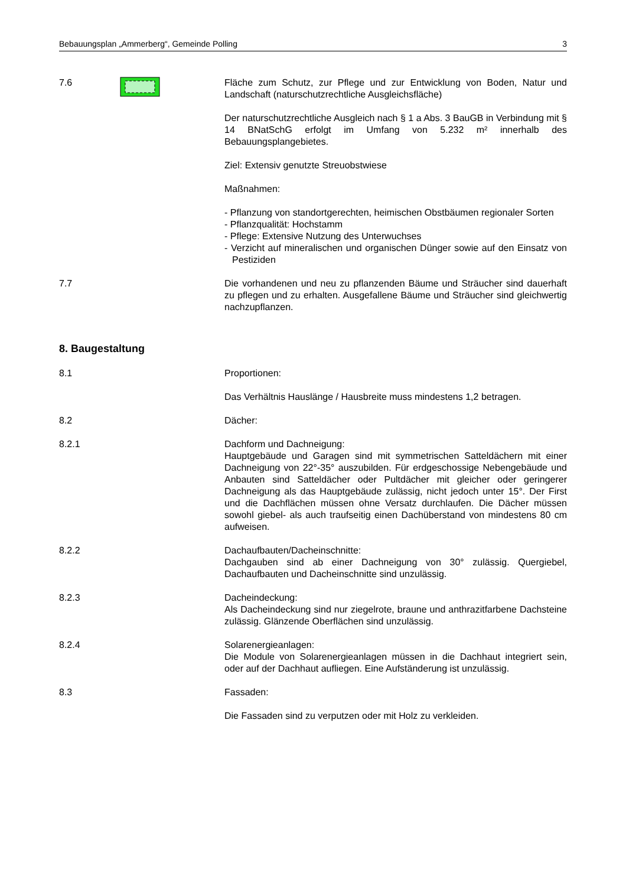Bebauungsplan „Ammerberg“, Gemeinde Polling 3
7.6 Fläche zum Schutz, zur Pflege und zur Entwicklung von Boden, Natur und Landschaft (naturschutzrechtliche Ausgleichsfläche)
Der naturschutzrechtliche Ausgleich nach § 1 a Abs. 3 BauGB in Verbindung mit § 14 BNatSchG erfolgt im Umfang von 5.232 m² innerhalb des Bebauungsplangebietes.
Ziel: Extensiv genutzte Streuobstwiese
Maßnahmen:
- Pflanzung von standortgerechten, heimischen Obstbäumen regionaler Sorten
- Pflanzqualität: Hochstamm
- Pflege: Extensive Nutzung des Unterwuchses
- Verzicht auf mineralischen und organischen Dünger sowie auf den Einsatz von Pestiziden
7.7 Die vorhandenen und neu zu pflanzenden Bäume und Sträucher sind dauerhaft zu pflegen und zu erhalten. Ausgefallene Bäume und Sträucher sind gleichwertig nachzupflanzen.
8. Baugestaltung
8.1 Proportionen:
Das Verhältnis Hauslänge / Hausbreite muss mindestens 1,2 betragen.
8.2 Dächer:
8.2.1 Dachform und Dachneigung:
Hauptgebäude und Garagen sind mit symmetrischen Satteldächern mit einer Dachneigung von 22°-35° auszubilden. Für erdgeschossige Nebengebäude und Anbauten sind Satteldächer oder Pultdächer mit gleicher oder geringerer Dachneigung als das Hauptgebäude zulässig, nicht jedoch unter 15°. Der First und die Dachflächen müssen ohne Versatz durchlaufen. Die Dächer müssen sowohl giebel- als auch traufseitig einen Dachüberstand von mindestens 80 cm aufweisen.
8.2.2 Dachaufbauten/Dacheinschnitte:
Dachgauben sind ab einer Dachneigung von 30° zulässig. Quergiebel, Dachaufbauten und Dacheinschnitte sind unzulässig.
8.2.3 Dacheindeckung:
Als Dacheindeckung sind nur ziegelrote, braune und anthrazitfarbene Dachsteine zulässig. Glänzende Oberflächen sind unzulässig.
8.2.4 Solarenergieanlagen:
Die Module von Solarenergieanlagen müssen in die Dachhaut integriert sein, oder auf der Dachhaut aufliegen. Eine Aufständerung ist unzulässig.
8.3 Fassaden:
Die Fassaden sind zu verputzen oder mit Holz zu verkleiden.